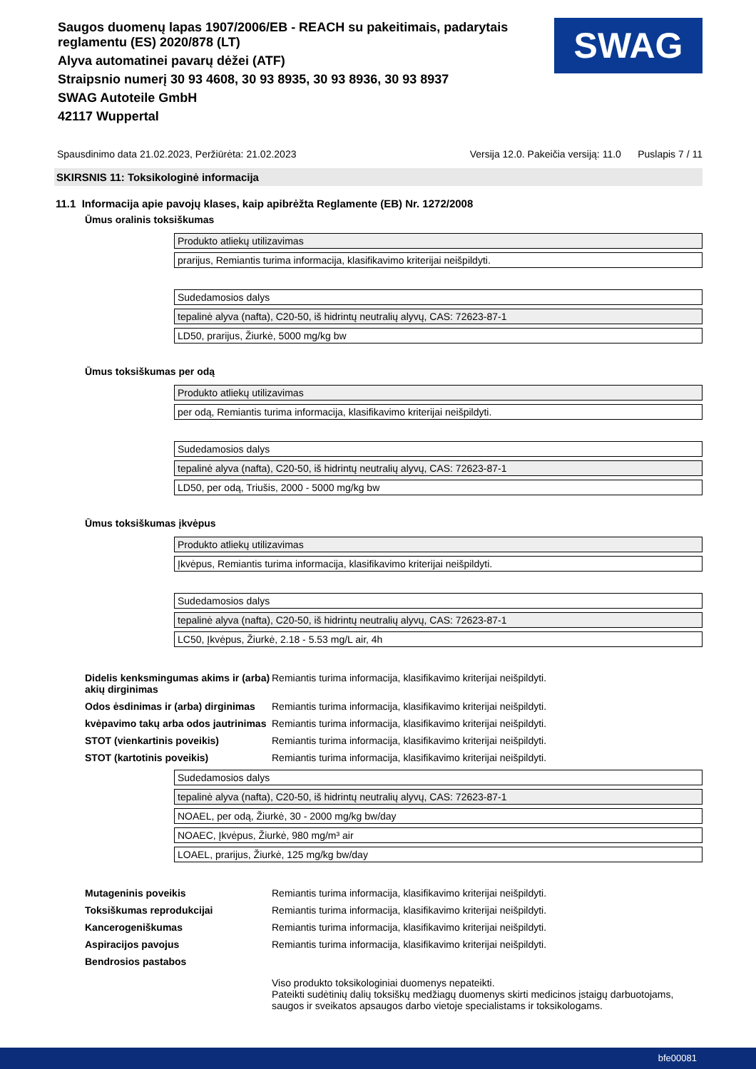Saugos duomenų lapas 1907/2006/EB - REACH su pakeitimais, padarytais reglamentu (ES) 2020/878 (LT)
Alyva automatinei pavarų dėžei (ATF)
Straipsnio numerį 30 93 4608, 30 93 8935, 30 93 8936, 30 93 8937
SWAG Autoteile GmbH
42117 Wuppertal
SWAG
Spausdinimo data 21.02.2023, Peržiūrėta: 21.02.2023 Versija 12.0. Pakeičia versiją: 11.0 Puslapis 7 / 11
SKIRSNIS 11: Toksikologinė informacija
11.1 Informacija apie pavojų klases, kaip apibrėžta Reglamente (EB) Nr. 1272/2008
Ūmus oralinis toksiškumas
| Produkto atliekų utilizavimas |
| prarijus, Remiantis turima informacija, klasifikavimo kriterijai neišpildyti. |
| Sudedamosios dalys |
| tepalinė alyva (nafta), C20-50, iš hidrintų neutralių alyvų, CAS: 72623-87-1 |
| LD50, prarijus, Žiurkė, 5000 mg/kg bw |
Ūmus toksiškumas per odą
| Produkto atliekų utilizavimas |
| per odą, Remiantis turima informacija, klasifikavimo kriterijai neišpildyti. |
| Sudedamosios dalys |
| tepalinė alyva (nafta), C20-50, iš hidrintų neutralių alyvų, CAS: 72623-87-1 |
| LD50, per odą, Triušis, 2000 - 5000 mg/kg bw |
Ūmus toksiškumas įkvėpus
| Produkto atliekų utilizavimas |
| Įkvėpus, Remiantis turima informacija, klasifikavimo kriterijai neišpildyti. |
| Sudedamosios dalys |
| tepalinė alyva (nafta), C20-50, iš hidrintų neutralių alyvų, CAS: 72623-87-1 |
| LC50, Įkvėpus, Žiurkė, 2.18 - 5.53 mg/L air, 4h |
| Didelis kenksmingumas akims ir (arba) akių dirginimas | Remiantis turima informacija, klasifikavimo kriterijai neišpildyti. |
| Odos ėsdinimas ir (arba) dirginimas | Remiantis turima informacija, klasifikavimo kriterijai neišpildyti. |
| kvėpavimo takų arba odos jautrinimas | Remiantis turima informacija, klasifikavimo kriterijai neišpildyti. |
| STOT (vienkartinis poveikis) | Remiantis turima informacija, klasifikavimo kriterijai neišpildyti. |
| STOT (kartotinis poveikis) | Remiantis turima informacija, klasifikavimo kriterijai neišpildyti. |
| Sudedamosios dalys |
| tepalinė alyva (nafta), C20-50, iš hidrintų neutralių alyvų, CAS: 72623-87-1 |
| NOAEL, per odą, Žiurkė, 30 - 2000 mg/kg bw/day |
| NOAEC, Įkvėpus, Žiurkė, 980 mg/m³ air |
| LOAEL, prarijus, Žiurkė, 125 mg/kg bw/day |
| Mutageninis poveikis | Remiantis turima informacija, klasifikavimo kriterijai neišpildyti. |
| Toksiškumas reprodukcijai | Remiantis turima informacija, klasifikavimo kriterijai neišpildyti. |
| Kancerogeniškumas | Remiantis turima informacija, klasifikavimo kriterijai neišpildyti. |
| Aspiracijos pavojus | Remiantis turima informacija, klasifikavimo kriterijai neišpildyti. |
| Bendrosios pastabos | |
| | Viso produkto toksikologiniai duomenys nepateikti. Pateikti sudėtinių dalių toksiškų medžiagų duomenys skirti medicinos įstaigų darbuotojams, saugos ir sveikatos apsaugos darbo vietoje specialistams ir toksikologams. |
bfe00081